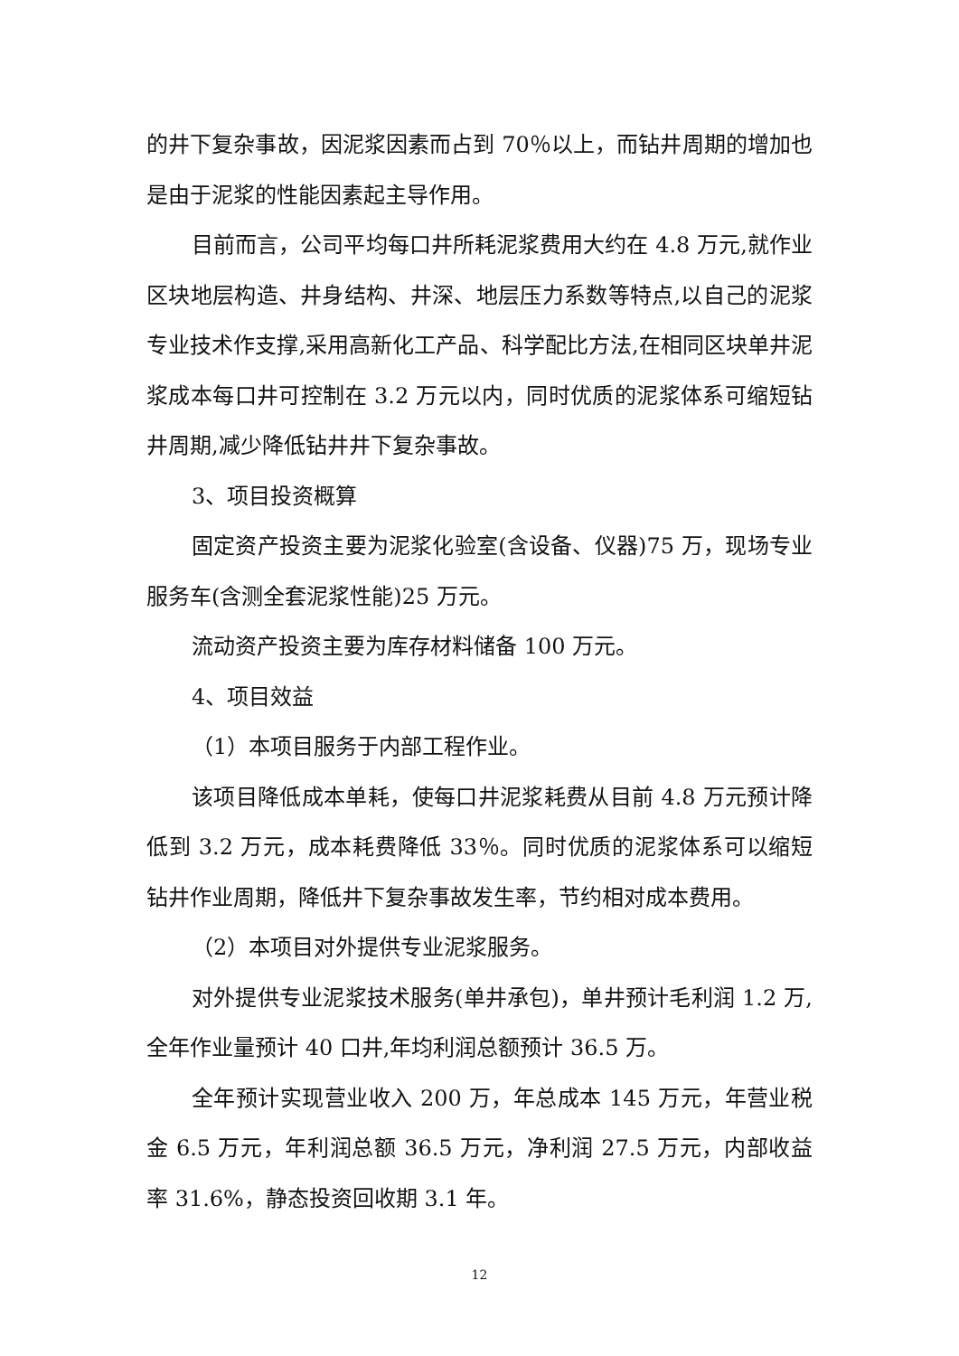的井下复杂事故，因泥浆因素而占到 70％以上，而钻井周期的增加也是由于泥浆的性能因素起主导作用。
目前而言，公司平均每口井所耗泥浆费用大约在 4.8 万元,就作业区块地层构造、井身结构、井深、地层压力系数等特点,以自己的泥浆专业技术作支撑,采用高新化工产品、科学配比方法,在相同区块单井泥浆成本每口井可控制在 3.2 万元以内，同时优质的泥浆体系可缩短钻井周期,减少降低钻井井下复杂事故。
3、项目投资概算
固定资产投资主要为泥浆化验室(含设备、仪器)75 万，现场专业服务车(含测全套泥浆性能)25 万元。
流动资产投资主要为库存材料储备 100 万元。
4、项目效益
（1）本项目服务于内部工程作业。
该项目降低成本单耗，使每口井泥浆耗费从目前 4.8 万元预计降低到 3.2 万元，成本耗费降低 33％。同时优质的泥浆体系可以缩短钻井作业周期，降低井下复杂事故发生率，节约相对成本费用。
（2）本项目对外提供专业泥浆服务。
对外提供专业泥浆技术服务(单井承包)，单井预计毛利润 1.2 万,全年作业量预计 40 口井,年均利润总额预计 36.5 万。
全年预计实现营业收入 200 万，年总成本 145 万元，年营业税金 6.5 万元，年利润总额 36.5 万元，净利润 27.5 万元，内部收益率 31.6%，静态投资回收期 3.1 年。
12